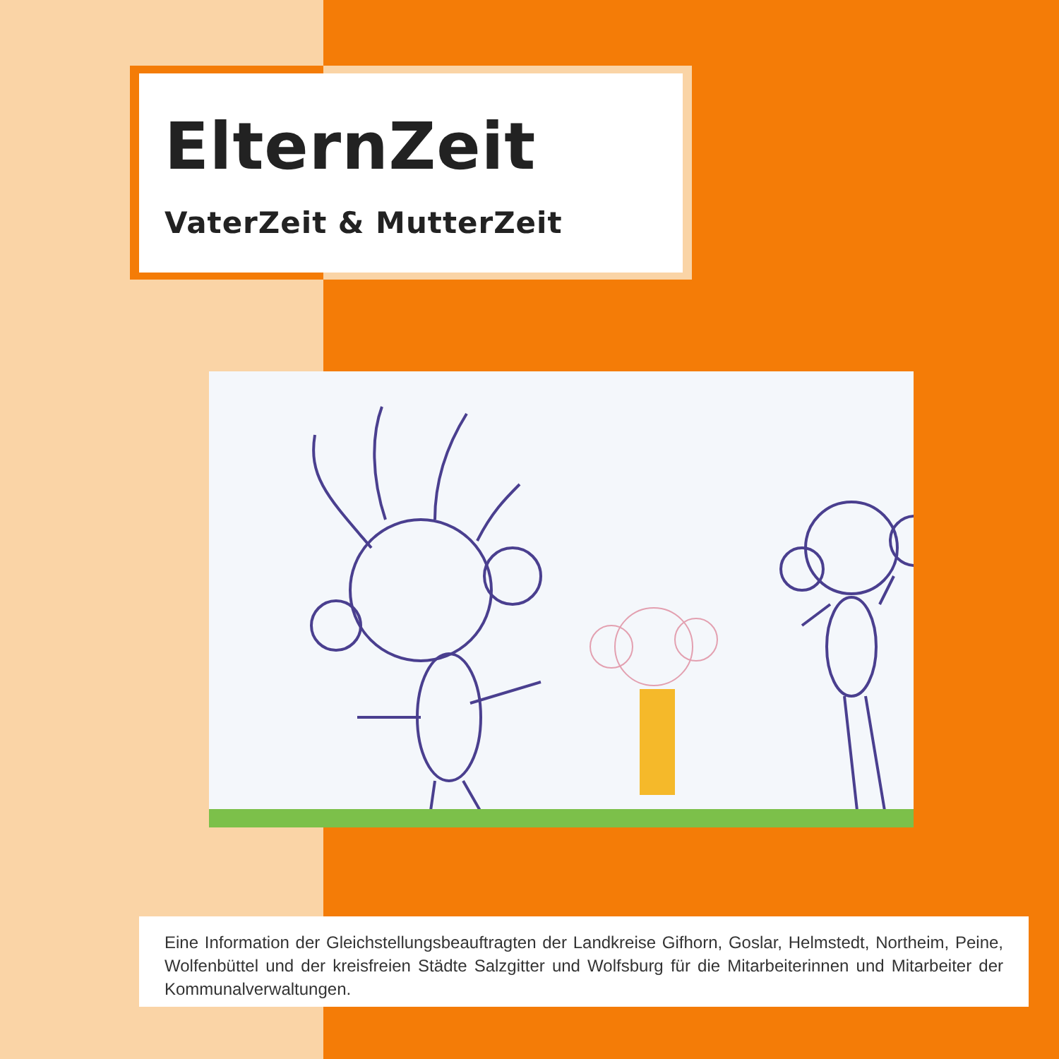ElternZeit
VaterZeit & MutterZeit
Eine Information der Gleichstellungsbeauftragten der Landkreise Gifhorn, Goslar, Helmstedt, Northeim, Peine, Wolfenbüttel und der kreisfreien Städte Salzgitter und Wolfsburg für die Mitarbeiterinnen und Mitarbeiter der Kommunalverwaltungen.